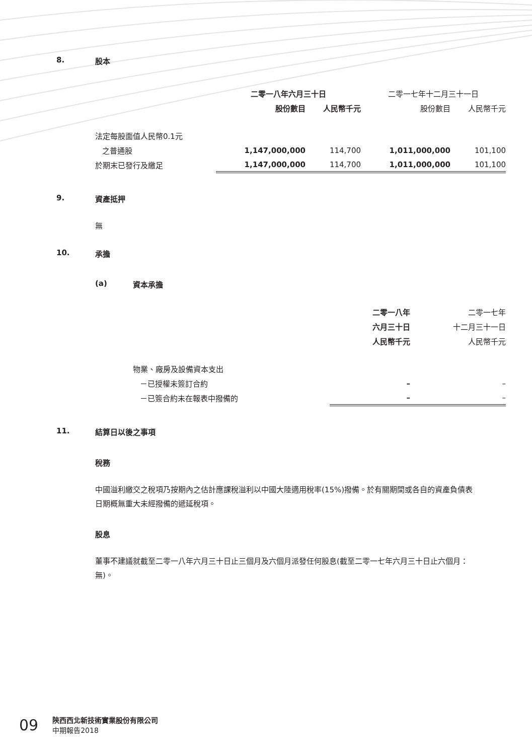8. 股本
| | 二零一八年六月三十日 | | 二零一七年十二月三十一日 | |
| | 股份數目 | 人民幣千元 | 股份數目 | 人民幣千元 |
| 法定每股面值人民幣0.1元 | | | | |
| 之普通股 | 1,147,000,000 | 114,700 | 1,011,000,000 | 101,100 |
| 於期末已發行及繳足 | 1,147,000,000 | 114,700 | 1,011,000,000 | 101,100 |
9. 資產抵押
無
10. 承擔
(a) 資本承擔
| | 二零一八年 | 二零一七年 |
| | 六月三十日 | 十二月三十一日 |
| | 人民幣千元 | 人民幣千元 |
| 物業、廠房及設備資本支出 | | |
| －已授權未簽訂合約 | – | – |
| －已簽合約未在報表中撥備的 | – | – |
11. 結算日以後之事項
稅務
中國溢利繳交之稅項乃按期內之估計應課稅溢利以中國大陸適用稅率(15%)撥備。於有關期間或各自的資產負債表日期概無重大未經撥備的遞延稅項。
股息
董事不建議就截至二零一八年六月三十日止三個月及六個月派發任何股息(截至二零一七年六月三十日止六個月：無)。
09
陝西西北新技術實業股份有限公司
中期報告2018